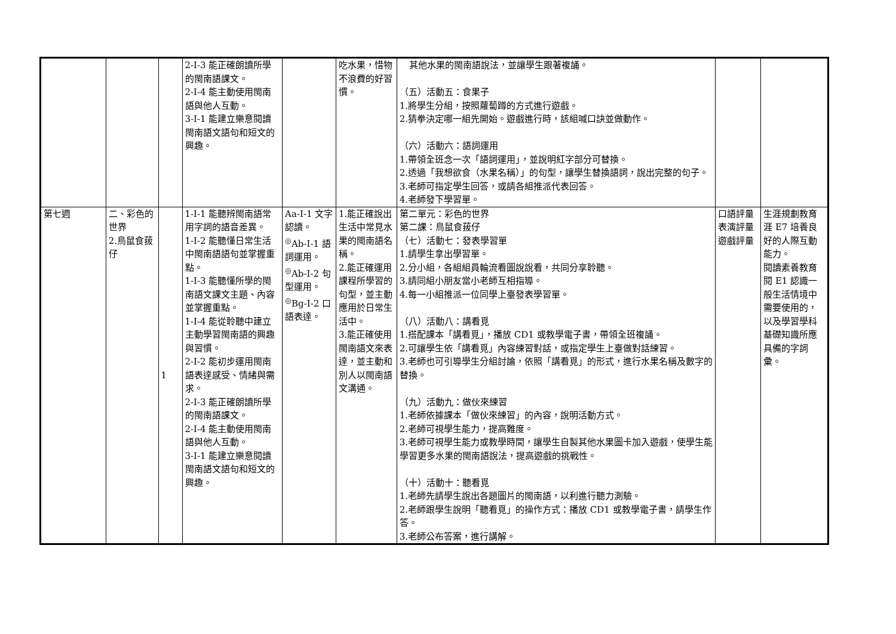| | | | 2-Ⅰ-3 能正確朗讀所學的閩南語課文。 2-Ⅰ-4 能主動使用閩南語與他人互動。 3-Ⅰ-1 能建立樂意閱讀閩南語文語句和短文的興趣。 | | 吃水果，惜物不浪費的好習慣。 | 其他水果的閩南語說法，並讓學生跟著複誦。 （五）活動五：食果子 1.將學生分組，按照蘿蔔蹲的方式進行遊戲。 2.猜拳決定哪一組先開始。遊戲進行時，該組喊口訣並做動作。 （六）活動六：語詞運用 1.帶領全班念一次「語詞運用」，並說明紅字部分可替換。 2.透過「我想欲食（水果名稱）」的句型，讓學生替換語詞，說出完整的句子。 3.老師可指定學生回答，或請各組推派代表回答。 4.老師發下學習單。 | | |
| 第七週 | 二、彩色的世界 2.鳥鼠食菝仔 | 1 | 1-Ⅰ-1 能聽辨閩南語常用字詞的語音差異。 1-Ⅰ-2 能聽懂日常生活中閩南語語句並掌握重點。 1-Ⅰ-3 能聽懂所學的閩南語文課文主題、內容並掌握重點。 1-Ⅰ-4 能從聆聽中建立主動學習閩南語的興趣與習慣。 2-Ⅰ-2 能初步運用閩南語表達感受、情緒與需求。 2-Ⅰ-3 能正確朗讀所學的閩南語課文。 2-Ⅰ-4 能主動使用閩南語與他人互動。 3-Ⅰ-1 能建立樂意閱讀閩南語文語句和短文的興趣。 | Aa-Ⅰ-1 文字認讀。 <sup>◎</sup>Ab-Ⅰ-1 語詞運用。 <sup>◎</sup>Ab-Ⅰ-2 句型運用。 <sup>◎</sup>Bg-Ⅰ-2 口語表達。 | 1.能正確說出生活中常見水果的閩南語名稱。 2.能正確運用課程所學習的句型，並主動應用於日常生活中。 3.能正確使用閩南語文來表達，並主動和別人以閩南語文溝通。 | 第二單元：彩色的世界 第二課：鳥鼠食菝仔 （七）活動七：發表學習單 1.請學生拿出學習單。 2.分小組，各組組員輪流看圖說說看，共同分享聆聽。 3.請同組小朋友當小老師互相指導。 4.每一小組推派一位同學上臺發表學習單。 （八）活動八：講看覓 1.搭配課本「講看覓」，播放 CD1 或教學電子書，帶領全班複誦。 2.可讓學生依「講看覓」內容練習對話，或指定學生上臺做對話練習。 3.老師也可引導學生分組討論，依照「講看覓」的形式，進行水果名稱及數字的替換。 （九）活動九：做伙來練習 1.老師依據課本「做伙來練習」的內容，說明活動方式。 2.老師可視學生能力，提高難度。 3.老師可視學生能力或教學時間，讓學生自製其他水果圖卡加入遊戲，使學生能學習更多水果的閩南語說法，提高遊戲的挑戰性。 （十）活動十：聽看覓 1.老師先請學生說出各題圖片的閩南語，以利進行聽力測驗。 2.老師跟學生說明「聽看覓」的操作方式：播放 CD1 或教學電子書，請學生作答。 3.老師公布答案，進行講解。 | 口語評量 表演評量 遊戲評量 | 生涯規劃教育 涯 E7 培養良好的人際互動能力。 閱讀素養教育 閱 E1 認識一般生活情境中需要使用的，以及學習學科基礎知識所應具備的字詞彙。 |